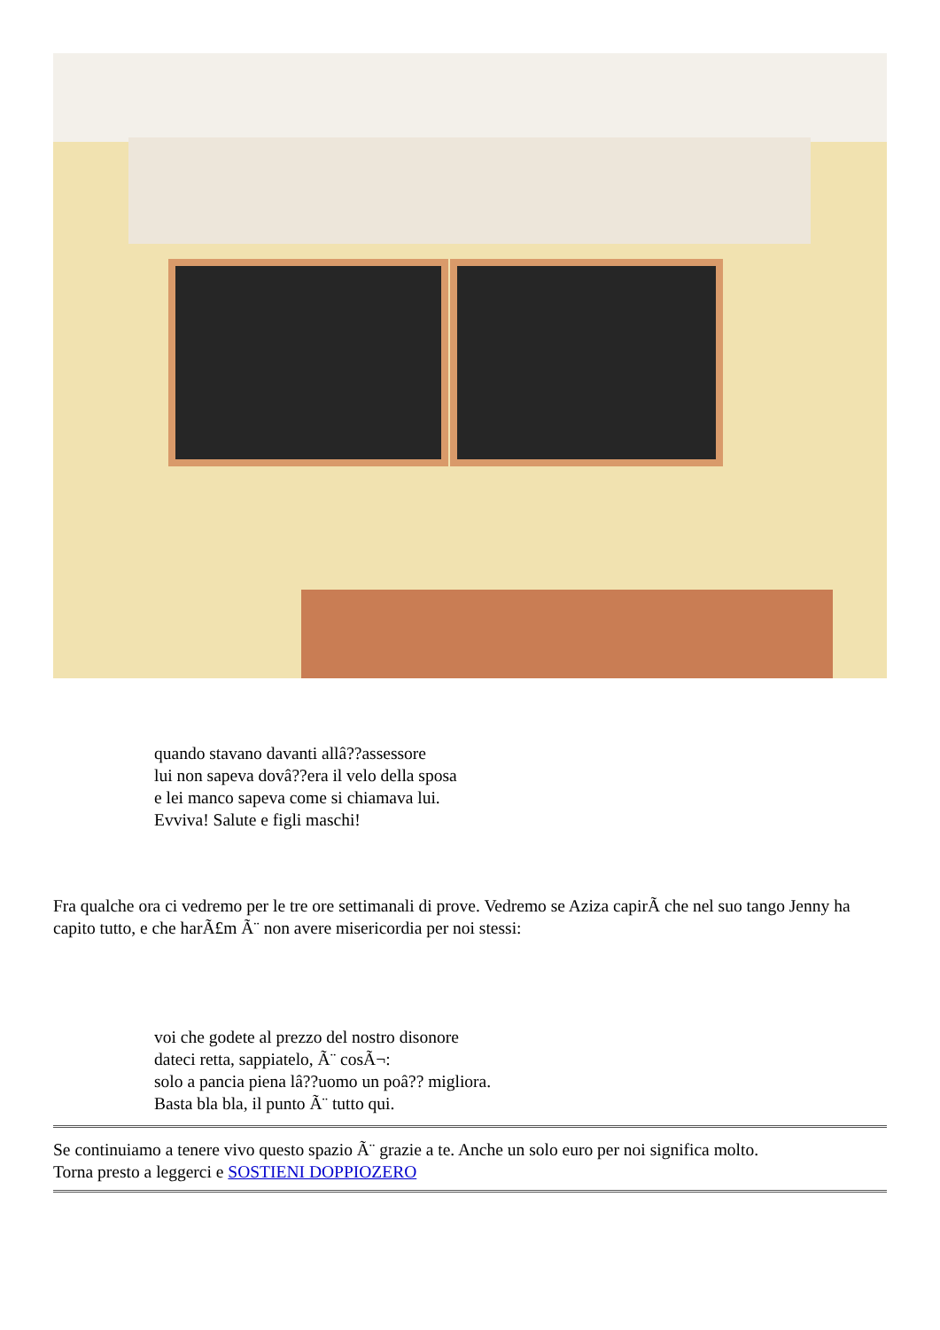quando stavano davanti allâ??assessore
lui non sapeva dovâ??era il velo della sposa
e lei manco sapeva come si chiamava lui.
Evviva! Salute e figli maschi!
Fra qualche ora ci vedremo per le tre ore settimanali di prove. Vedremo se Aziza capirÃ che nel suo tango Jenny ha capito tutto, e che harÃ£m Ã¨ non avere misericordia per noi stessi:
voi che godete al prezzo del nostro disonore
dateci retta, sappiatelo, Ã¨ cosÃ¬:
solo a pancia piena lâ??uomo un poâ?? migliora.
Basta bla bla, il punto Ã¨ tutto qui.
Se continuiamo a tenere vivo questo spazio Ã¨ grazie a te. Anche un solo euro per noi significa molto.
Torna presto a leggerci e SOSTIENI DOPPIOZERO